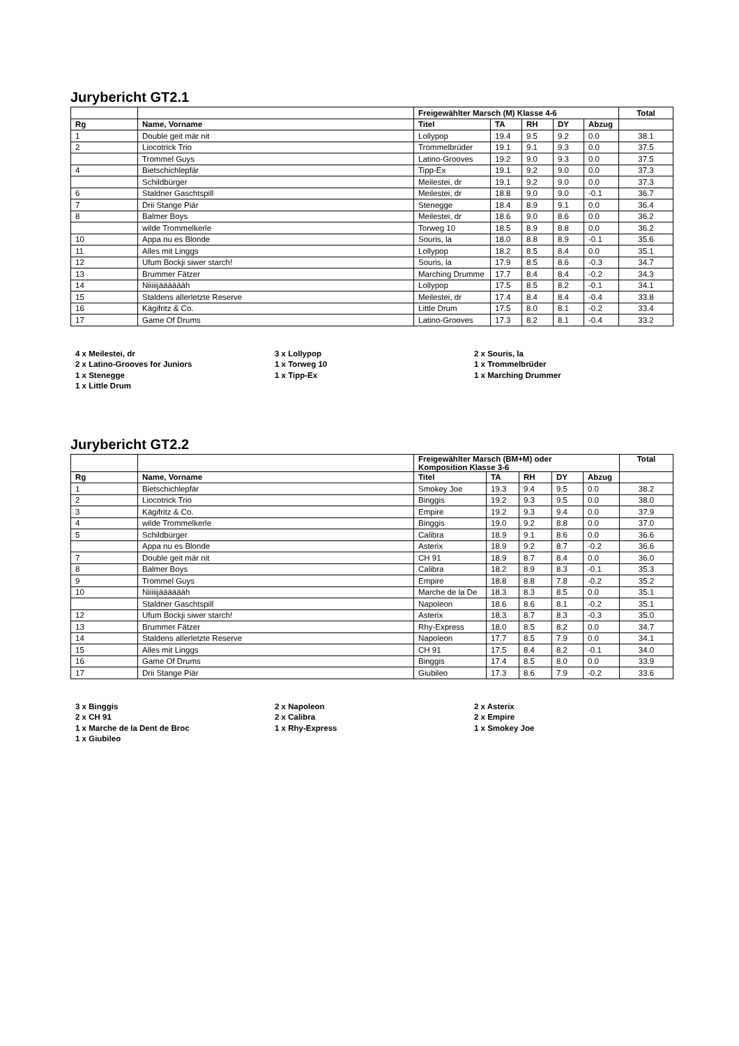Jurybericht GT2.1
| | | Freigewählter Marsch (M) Klasse 4-6 | | | | | Total |
| --- | --- | --- | --- | --- | --- | --- | --- |
| Rg | Name, Vorname | Titel | TA | RH | DY | Abzug | |
| 1 | Double geit mär nit | Lollypop | 19.4 | 9.5 | 9.2 | 0.0 | 38.1 |
| 2 | Liocotrick Trio | Trommelbrüder | 19.1 | 9.1 | 9.3 | 0.0 | 37.5 |
| | Trommel Guys | Latino-Grooves | 19.2 | 9.0 | 9.3 | 0.0 | 37.5 |
| 4 | Bietschichlepfär | Tipp-Ex | 19.1 | 9.2 | 9.0 | 0.0 | 37.3 |
| | Schildbürger | Meilestei, dr | 19.1 | 9.2 | 9.0 | 0.0 | 37.3 |
| 6 | Staldner Gaschtspill | Meilestei, dr | 18.8 | 9.0 | 9.0 | -0.1 | 36.7 |
| 7 | Drii Stange Piär | Stenegge | 18.4 | 8.9 | 9.1 | 0.0 | 36.4 |
| 8 | Balmer Boys | Meilestei, dr | 18.6 | 9.0 | 8.6 | 0.0 | 36.2 |
| | wilde Trommelkerle | Torweg 10 | 18.5 | 8.9 | 8.8 | 0.0 | 36.2 |
| 10 | Appa nu es Blonde | Souris, la | 18.0 | 8.8 | 8.9 | -0.1 | 35.6 |
| 11 | Alles mit Linggs | Lollypop | 18.2 | 8.5 | 8.4 | 0.0 | 35.1 |
| 12 | Ufum Bockji siwer starch! | Souris, la | 17.9 | 8.5 | 8.6 | -0.3 | 34.7 |
| 13 | Brummer Fätzer | Marching Drumme | 17.7 | 8.4 | 8.4 | -0.2 | 34.3 |
| 14 | Niiiiijääääääh | Lollypop | 17.5 | 8.5 | 8.2 | -0.1 | 34.1 |
| 15 | Staldens allerletzte Reserve | Meilestei, dr | 17.4 | 8.4 | 8.4 | -0.4 | 33.8 |
| 16 | Kägifritz & Co. | Little Drum | 17.5 | 8.0 | 8.1 | -0.2 | 33.4 |
| 17 | Game Of Drums | Latino-Grooves | 17.3 | 8.2 | 8.1 | -0.4 | 33.2 |
4 x Meilestei, dr
2 x Latino-Grooves for Juniors
1 x Stenegge
1 x Little Drum
3 x Lollypop
1 x Torweg 10
1 x Tipp-Ex
2 x Souris, la
1 x Trommelbrüder
1 x Marching Drummer
Jurybericht GT2.2
| | | Freigewählter Marsch (BM+M) oder Komposition Klasse 3-6 | | | | | Total |
| --- | --- | --- | --- | --- | --- | --- | --- |
| Rg | Name, Vorname | Titel | TA | RH | DY | Abzug | |
| 1 | Bietschichlepfär | Smokey Joe | 19.3 | 9.4 | 9.5 | 0.0 | 38.2 |
| 2 | Liocotrick Trio | Binggis | 19.2 | 9.3 | 9.5 | 0.0 | 38.0 |
| 3 | Kägifritz & Co. | Empire | 19.2 | 9.3 | 9.4 | 0.0 | 37.9 |
| 4 | wilde Trommelkerle | Binggis | 19.0 | 9.2 | 8.8 | 0.0 | 37.0 |
| 5 | Schildbürger | Calibra | 18.9 | 9.1 | 8.6 | 0.0 | 36.6 |
| | Appa nu es Blonde | Asterix | 18.9 | 9.2 | 8.7 | -0.2 | 36.6 |
| 7 | Double geit mär nit | CH 91 | 18.9 | 8.7 | 8.4 | 0.0 | 36.0 |
| 8 | Balmer Boys | Calibra | 18.2 | 8.9 | 8.3 | -0.1 | 35.3 |
| 9 | Trommel Guys | Empire | 18.8 | 8.8 | 7.8 | -0.2 | 35.2 |
| 10 | Niiiiijääääääh | Marche de la De | 18.3 | 8.3 | 8.5 | 0.0 | 35.1 |
| | Staldner Gaschtspill | Napoleon | 18.6 | 8.6 | 8.1 | -0.2 | 35.1 |
| 12 | Ufum Bockji siwer starch! | Asterix | 18.3 | 8.7 | 8.3 | -0.3 | 35.0 |
| 13 | Brummer Fätzer | Rhy-Express | 18.0 | 8.5 | 8.2 | 0.0 | 34.7 |
| 14 | Staldens allerletzte Reserve | Napoleon | 17.7 | 8.5 | 7.9 | 0.0 | 34.1 |
| 15 | Alles mit Linggs | CH 91 | 17.5 | 8.4 | 8.2 | -0.1 | 34.0 |
| 16 | Game Of Drums | Binggis | 17.4 | 8.5 | 8.0 | 0.0 | 33.9 |
| 17 | Drii Stange Piär | Giubileo | 17.3 | 8.6 | 7.9 | -0.2 | 33.6 |
3 x Binggis
2 x CH 91
1 x Marche de la Dent de Broc
1 x Giubileo
2 x Napoleon
2 x Calibra
1 x Rhy-Express
2 x Asterix
2 x Empire
1 x Smokey Joe